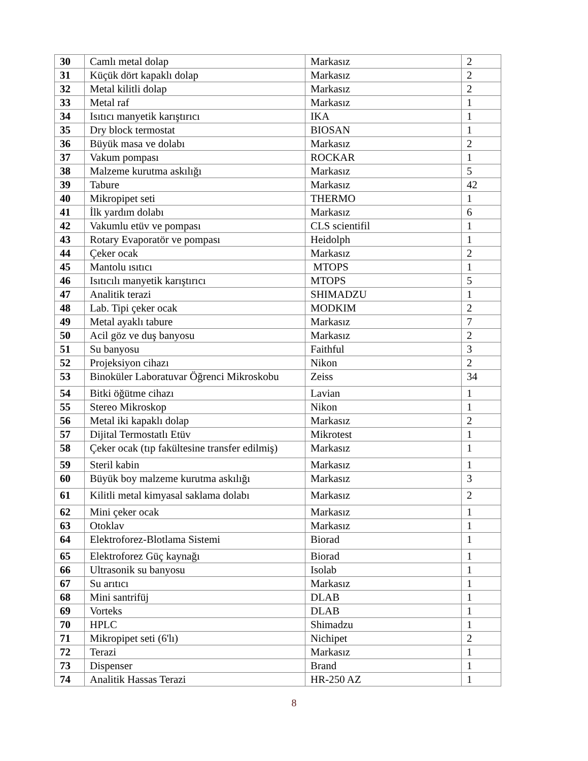| 30 | Camlı metal dolap | Markasız | 2 |
| 31 | Küçük dört kapaklı dolap | Markasız | 2 |
| 32 | Metal kilitli dolap | Markasız | 2 |
| 33 | Metal raf | Markasız | 1 |
| 34 | Isıtıcı manyetik karıştırıcı | IKA | 1 |
| 35 | Dry block termostat | BIOSAN | 1 |
| 36 | Büyük masa ve dolabı | Markasız | 2 |
| 37 | Vakum pompası | ROCKAR | 1 |
| 38 | Malzeme kurutma askılığı | Markasız | 5 |
| 39 | Tabure | Markasız | 42 |
| 40 | Mikropipet seti | THERMO | 1 |
| 41 | İlk yardım dolabı | Markasız | 6 |
| 42 | Vakumlu etüv ve pompası | CLS scientifil | 1 |
| 43 | Rotary Evaporatör ve pompası | Heidolph | 1 |
| 44 | Çeker ocak | Markasız | 2 |
| 45 | Mantolu ısıtıcı | MTOPS | 1 |
| 46 | Isıtıcılı manyetik karıştırıcı | MTOPS | 5 |
| 47 | Analitik terazi | SHIMADZU | 1 |
| 48 | Lab. Tipi çeker ocak | MODKIM | 2 |
| 49 | Metal ayaklı tabure | Markasız | 7 |
| 50 | Acil göz ve duş banyosu | Markasız | 2 |
| 51 | Su banyosu | Faithful | 3 |
| 52 | Projeksiyon cihazı | Nikon | 2 |
| 53 | Binoküler Laboratuvar Öğrenci Mikroskobu | Zeiss | 34 |
| 54 | Bitki öğütme cihazı | Lavian | 1 |
| 55 | Stereo Mikroskop | Nikon | 1 |
| 56 | Metal iki kapaklı dolap | Markasız | 2 |
| 57 | Dijital Termostatlı Etüv | Mikrotest | 1 |
| 58 | Çeker ocak (tıp fakültesine transfer edilmiş) | Markasız | 1 |
| 59 | Steril kabin | Markasız | 1 |
| 60 | Büyük boy malzeme kurutma askılığı | Markasız | 3 |
| 61 | Kilitli metal kimyasal saklama dolabı | Markasız | 2 |
| 62 | Mini çeker ocak | Markasız | 1 |
| 63 | Otoklav | Markasız | 1 |
| 64 | Elektroforez-Blotlama Sistemi | Biorad | 1 |
| 65 | Elektroforez Güç kaynağı | Biorad | 1 |
| 66 | Ultrasonik su banyosu | Isolab | 1 |
| 67 | Su arıtıcı | Markasız | 1 |
| 68 | Mini santrifüj | DLAB | 1 |
| 69 | Vorteks | DLAB | 1 |
| 70 | HPLC | Shimadzu | 1 |
| 71 | Mikropipet seti (6'lı) | Nichipet | 2 |
| 72 | Terazi | Markasız | 1 |
| 73 | Dispenser | Brand | 1 |
| 74 | Analitik Hassas Terazi | HR-250 AZ | 1 |
8